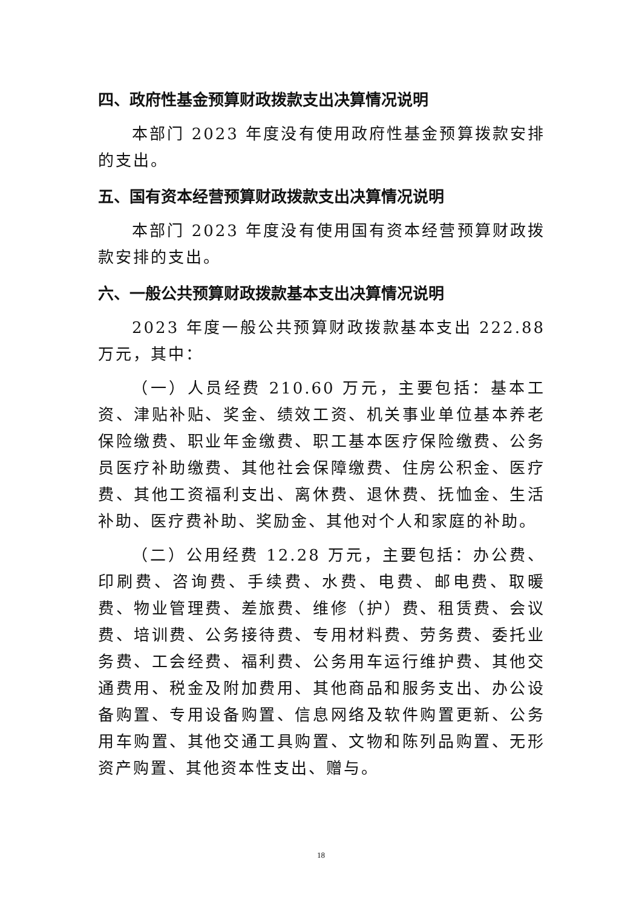四、政府性基金预算财政拨款支出决算情况说明
本部门 2023 年度没有使用政府性基金预算拨款安排的支出。
五、国有资本经营预算财政拨款支出决算情况说明
本部门 2023 年度没有使用国有资本经营预算财政拨款安排的支出。
六、一般公共预算财政拨款基本支出决算情况说明
2023 年度一般公共预算财政拨款基本支出 222.88 万元，其中：
（一）人员经费 210.60 万元，主要包括：基本工资、津贴补贴、奖金、绩效工资、机关事业单位基本养老保险缴费、职业年金缴费、职工基本医疗保险缴费、公务员医疗补助缴费、其他社会保障缴费、住房公积金、医疗费、其他工资福利支出、离休费、退休费、抚恤金、生活补助、医疗费补助、奖励金、其他对个人和家庭的补助。
（二）公用经费 12.28 万元，主要包括：办公费、印刷费、咨询费、手续费、水费、电费、邮电费、取暖费、物业管理费、差旅费、维修（护）费、租赁费、会议费、培训费、公务接待费、专用材料费、劳务费、委托业务费、工会经费、福利费、公务用车运行维护费、其他交通费用、税金及附加费用、其他商品和服务支出、办公设备购置、专用设备购置、信息网络及软件购置更新、公务用车购置、其他交通工具购置、文物和陈列品购置、无形资产购置、其他资本性支出、赠与。
18